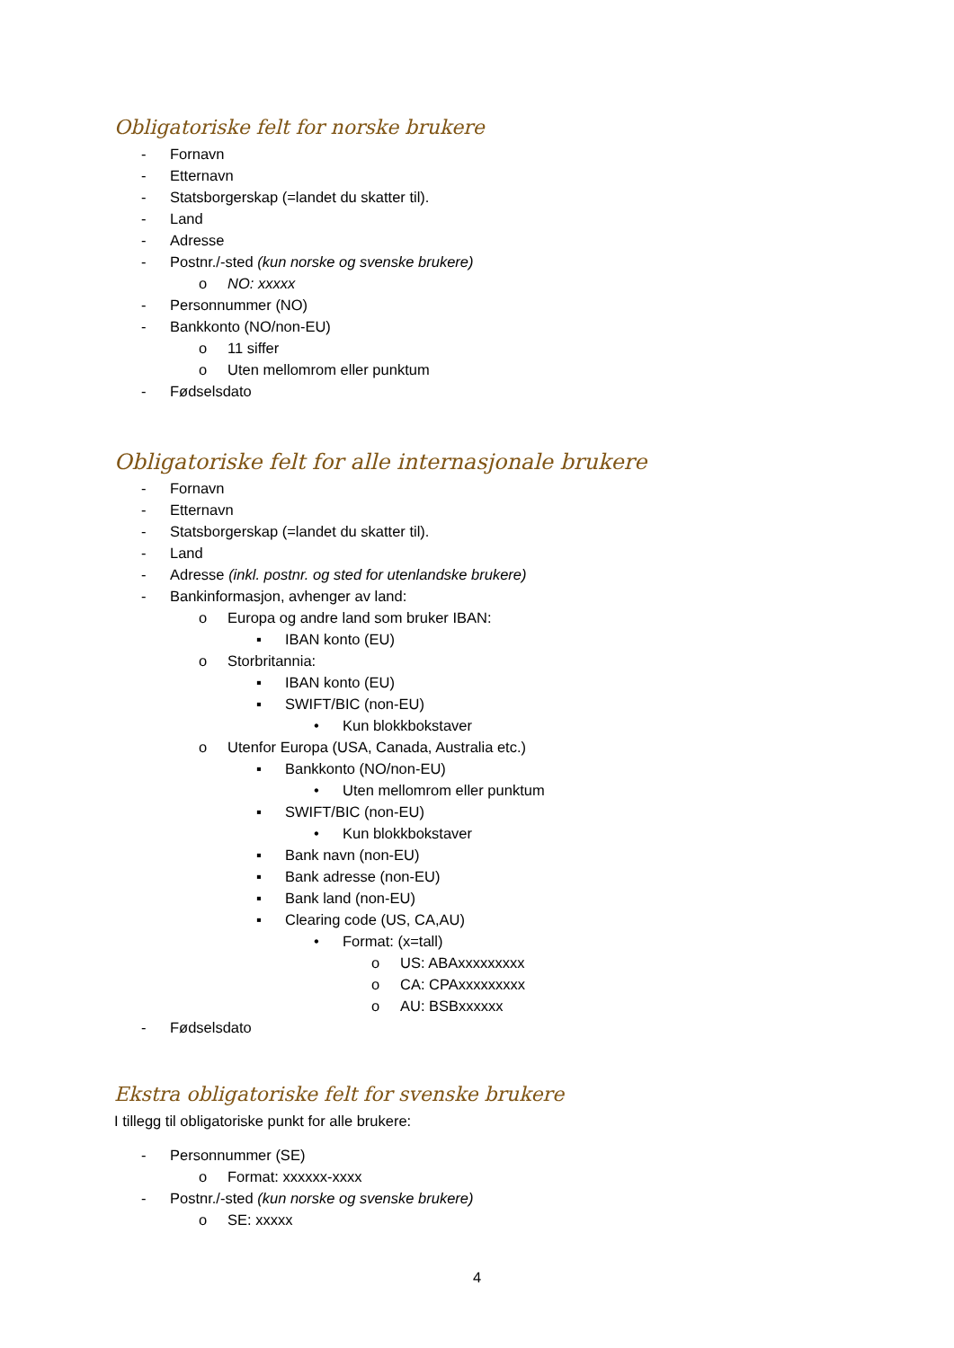Obligatoriske felt for norske brukere
- Fornavn
- Etternavn
- Statsborgerskap (=landet du skatter til).
- Land
- Adresse
- Postnr./-sted (kun norske og svenske brukere)
o NO: xxxxx
- Personnummer (NO)
- Bankkonto (NO/non-EU)
o 11 siffer
o Uten mellomrom eller punktum
- Fødselsdato
Obligatoriske felt for alle internasjonale brukere
- Fornavn
- Etternavn
- Statsborgerskap (=landet du skatter til).
- Land
- Adresse (inkl. postnr. og sted for utenlandske brukere)
- Bankinformasjon, avhenger av land:
o Europa og andre land som bruker IBAN:
▪ IBAN konto (EU)
o Storbritannia:
▪ IBAN konto (EU)
▪ SWIFT/BIC (non-EU)
• Kun blokkbokstaver
o Utenfor Europa (USA, Canada, Australia etc.)
▪ Bankkonto (NO/non-EU)
• Uten mellomrom eller punktum
▪ SWIFT/BIC (non-EU)
• Kun blokkbokstaver
▪ Bank navn (non-EU)
▪ Bank adresse (non-EU)
▪ Bank land (non-EU)
▪ Clearing code (US, CA,AU)
• Format: (x=tall)
o US: ABAxxxxxxxxx
o CA: CPAxxxxxxxxx
o AU: BSBxxxxxx
- Fødselsdato
Ekstra obligatoriske felt for svenske brukere
I tillegg til obligatoriske punkt for alle brukere:
- Personnummer (SE)
o Format: xxxxxx-xxxx
- Postnr./-sted (kun norske og svenske brukere)
o SE: xxxxx
4